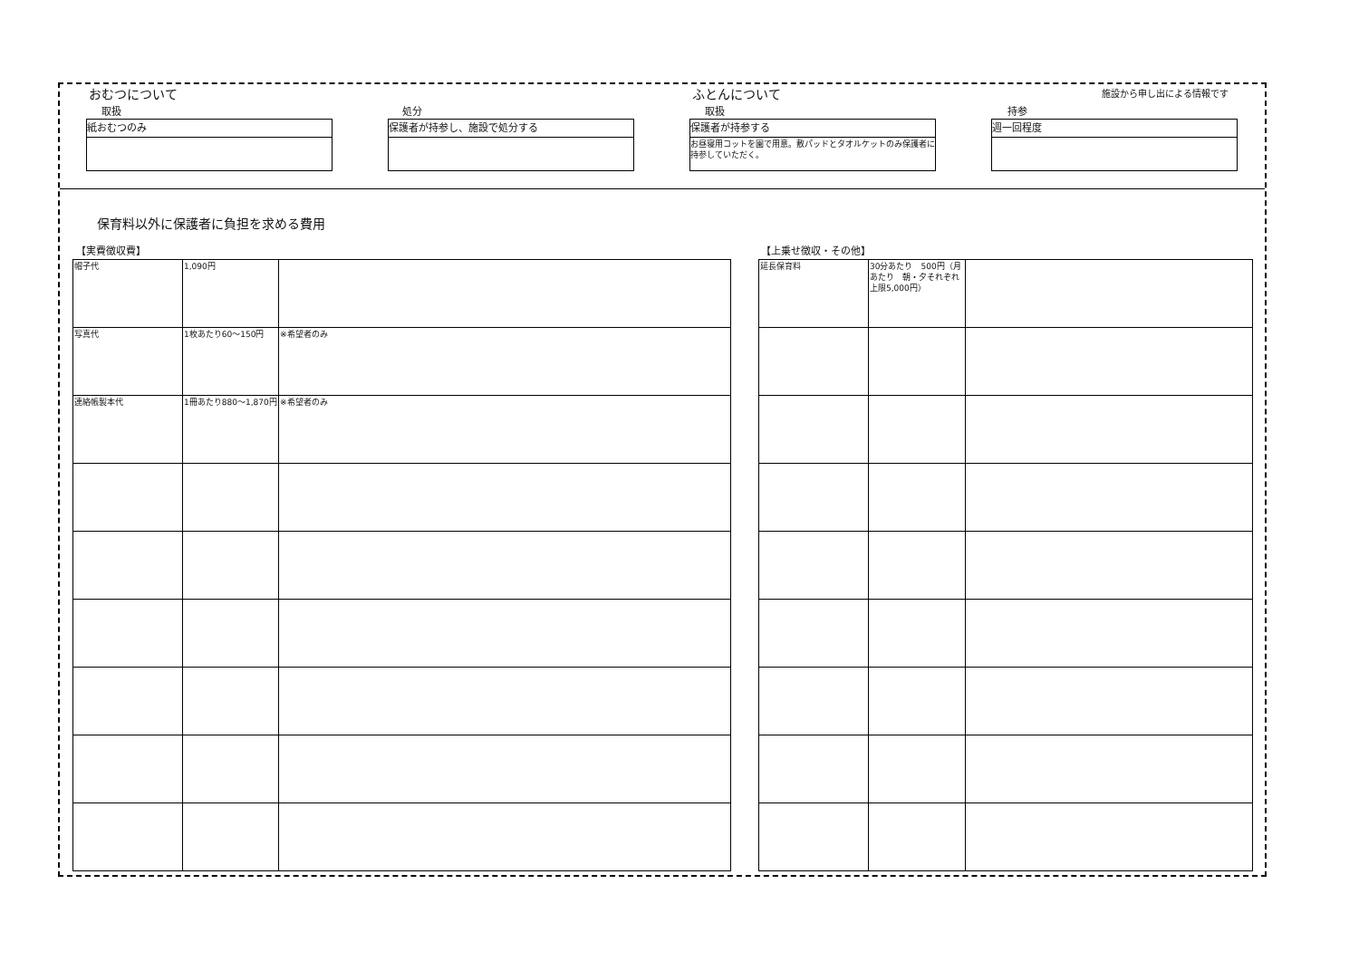おむつについて ふとんについて 施設から申し出による情報です
取扱 処分 取扱 持参
紙おむつのみ 保護者が持参し、施設で処分する
保護者が持参する
お昼寝用コットを園で用意。敷パッドとタオルケットのみ保護者に持参していただく。
週一回程度
保育料以外に保護者に負担を求める費用
【実費徴収費】 【上乗せ徴収・その他】
| 帽子代 | 1,090円 | |
| 写真代 | 1枚あたり60～150円 | ※希望者のみ |
| 連絡帳製本代 | 1冊あたり880～1,870円 | ※希望者のみ |
| 延長保育料 | 30分あたり 500円（月あたり 朝・夕それぞれ上限5,000円） | |